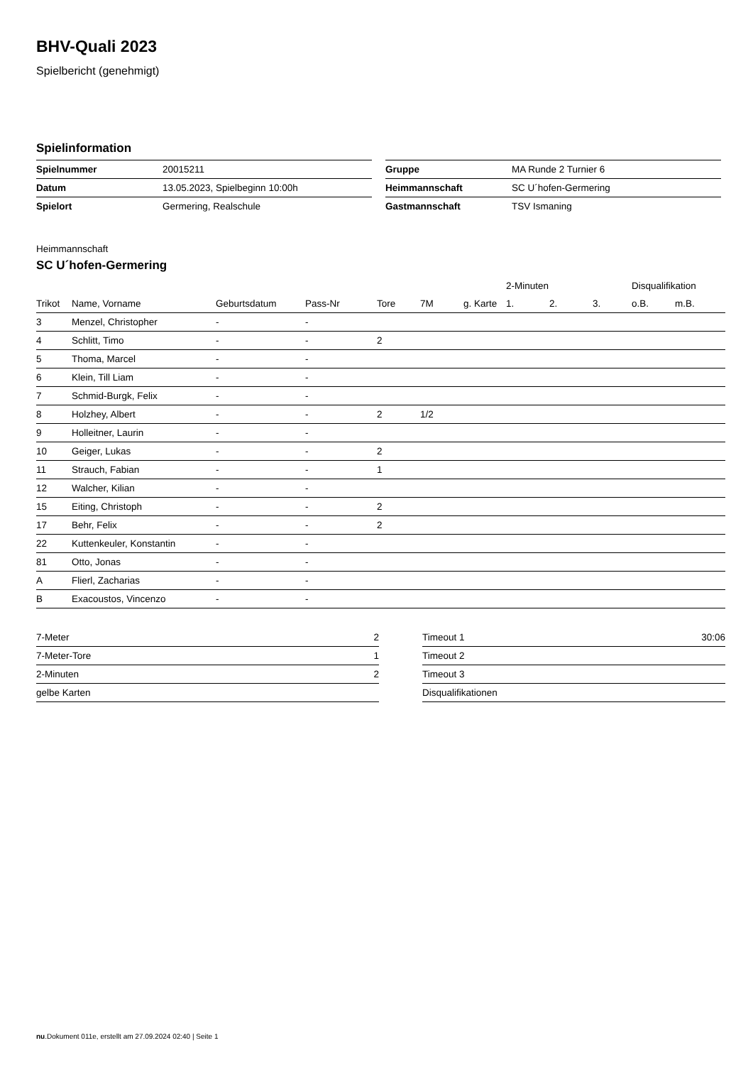BHV-Quali 2023
Spielbericht (genehmigt)
Spielinformation
| Spielnummer | 20015211 |
| Datum | 13.05.2023, Spielbeginn 10:00h |
| Spielort | Germering, Realschule |
| Gruppe | MA Runde 2 Turnier 6 |
| Heimmannschaft | SC U´hofen-Germering |
| Gastmannschaft | TSV Ismaning |
Heimmannschaft
SC U´hofen-Germering
| | | | | | | | 2-Minuten | | | Disqualifikation | |
| --- | --- | --- | --- | --- | --- | --- | --- | --- | --- | --- | --- |
| Trikot | Name, Vorname | Geburtsdatum | Pass-Nr | Tore | 7M | g. Karte | 1. | 2. | 3. | o.B. | m.B. |
| 3 | Menzel, Christopher | - | - | | | | | | | | |
| 4 | Schlitt, Timo | - | - | 2 | | | | | | | |
| 5 | Thoma, Marcel | - | - | | | | | | | | |
| 6 | Klein, Till Liam | - | - | | | | | | | | |
| 7 | Schmid-Burgk, Felix | - | - | | | | | | | | |
| 8 | Holzhey, Albert | - | - | 2 | 1/2 | | | | | | |
| 9 | Holleitner, Laurin | - | - | | | | | | | | |
| 10 | Geiger, Lukas | - | - | 2 | | | | | | | |
| 11 | Strauch, Fabian | - | - | 1 | | | | | | | |
| 12 | Walcher, Kilian | - | - | | | | | | | | |
| 15 | Eiting, Christoph | - | - | 2 | | | | | | | |
| 17 | Behr, Felix | - | - | 2 | | | | | | | |
| 22 | Kuttenkeuler, Konstantin | - | - | | | | | | | | |
| 81 | Otto, Jonas | - | - | | | | | | | | |
| A | Flierl, Zacharias | - | - | | | | | | | | |
| B | Exacoustos, Vincenzo | - | - | | | | | | | | |
| 7-Meter | 2 |
| 7-Meter-Tore | 1 |
| 2-Minuten | 2 |
| gelbe Karten | |
| Timeout 1 | 30:06 |
| Timeout 2 | |
| Timeout 3 | |
| Disqualifikationen | |
nu.Dokument 011e, erstellt am 27.09.2024 02:40 | Seite 1